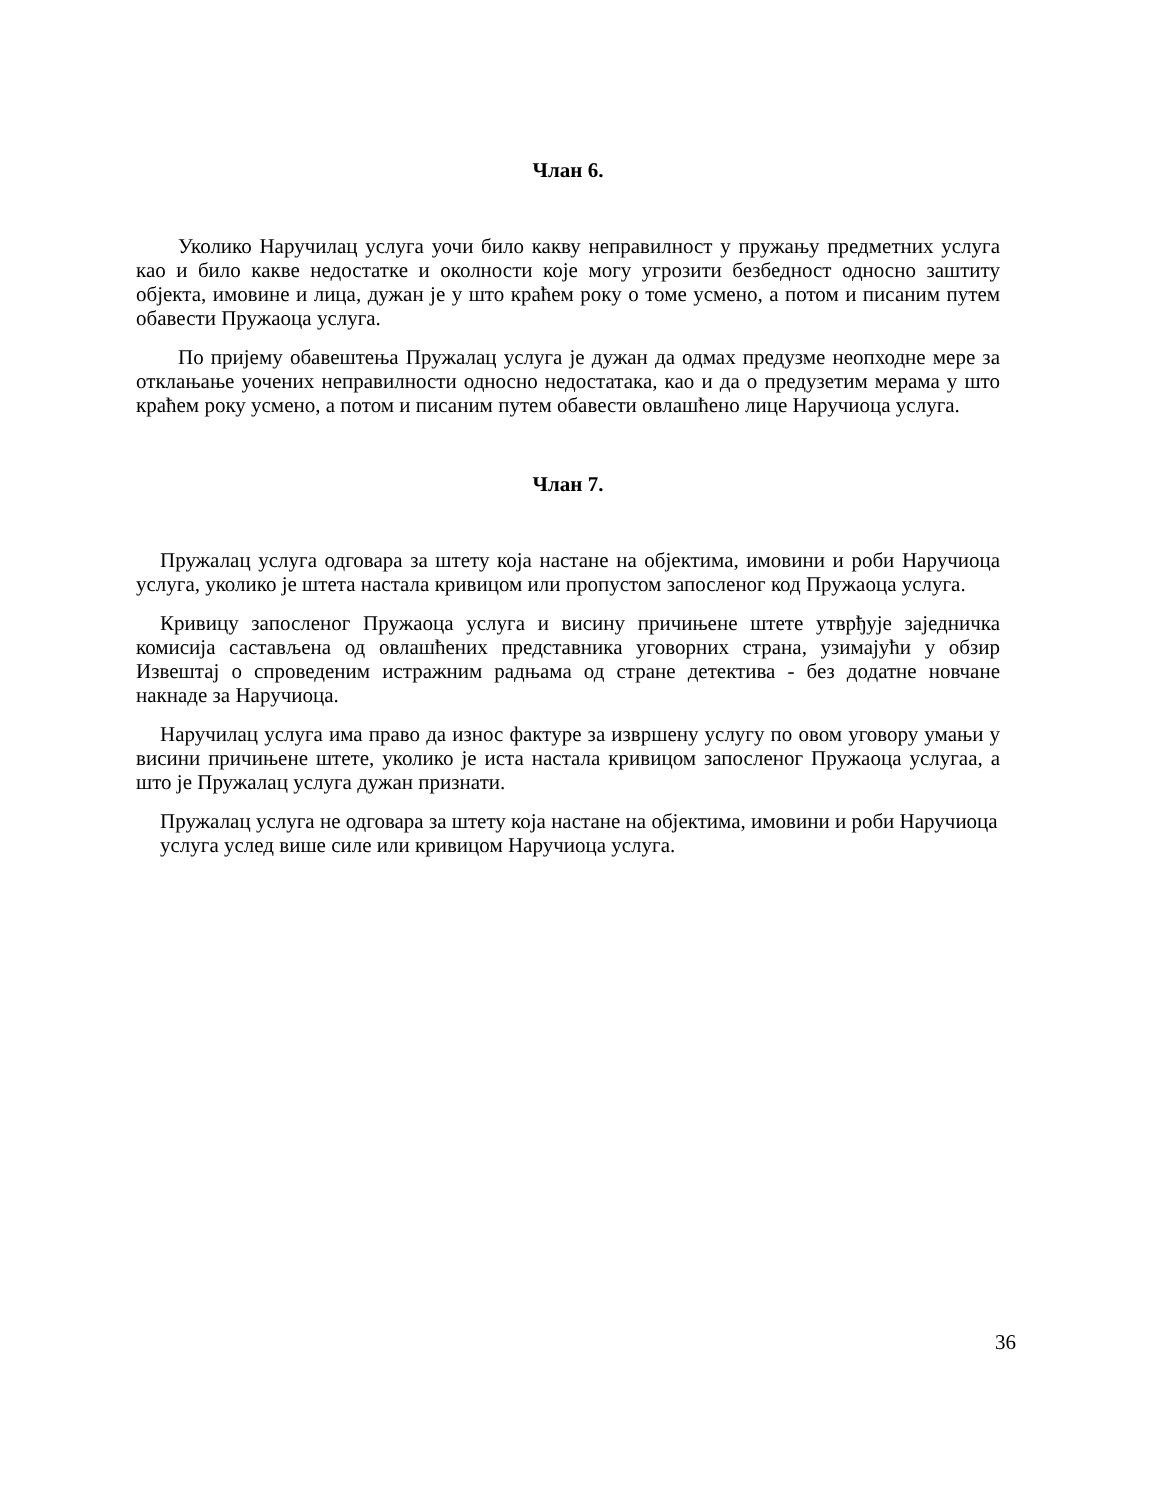Члан 6.
Уколико Наручилац услуга уочи било какву неправилност у пружању предметних услуга као и било какве недостатке и околности које могу угрозити безбедност односно заштиту објекта, имовине и лица, дужан је у што краћем року о томе усмено, а потом и писаним путем обавести Пружаоца услуга.
По пријему обавештења Пружалац услуга је дужан да одмах предузме неопходне мере за отклањање уочених неправилности односно недостатака, као и да о предузетим мерама у што краћем року усмено, а потом и писаним путем обавести овлашћено лице Наручиоца услуга.
Члан 7.
Пружалац услуга одговара за штету која настане на објектима, имовини и роби Наручиоца услуга, уколико је штета настала кривицом или пропустом запосленог код Пружаоца услуга.
Кривицу запосленог Пружаоца услуга и висину причињене штете утврђује заједничка комисија састављена од овлашћених представника уговорних страна, узимајући у обзир Извештај о спроведеним истражним радњама од стране детектива - без додатне новчане накнаде за Наручиоца.
Наручилац услуга има право да износ фактуре за извршену услугу по овом уговору умањи у висини причињене штете, уколико је иста настала кривицом запосленог Пружаоца услугаа, а што је Пружалац услуга дужан признати.
Пружалац услуга не одговара за штету која настане на објектима, имовини и роби Наручиоца услуга услед више силе или кривицом Наручиоца услуга.
36